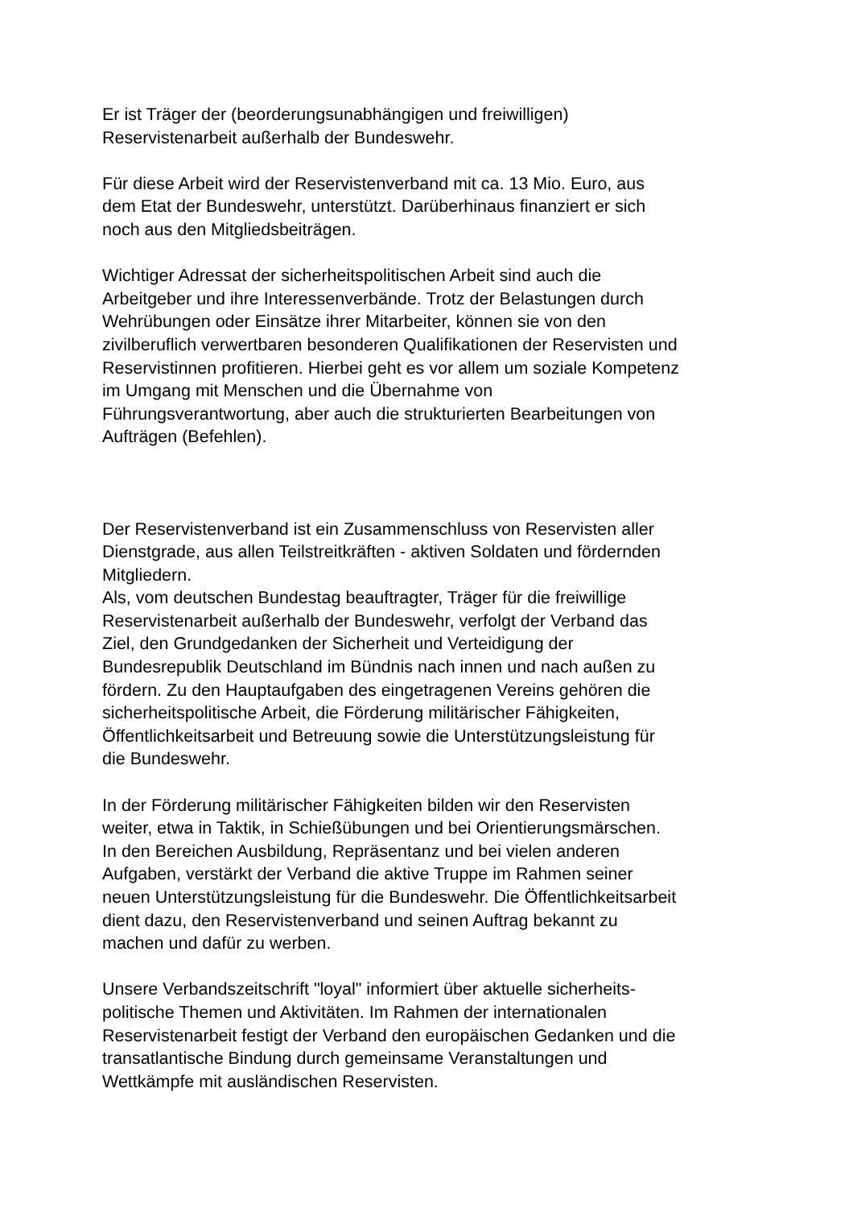Er ist Träger der (beorderungsunabhängigen und freiwilligen)
Reservistenarbeit außerhalb der Bundeswehr.
Für diese Arbeit wird der Reservistenverband mit ca. 13 Mio. Euro, aus
dem Etat der Bundeswehr, unterstützt. Darüberhinaus finanziert er sich
noch aus den Mitgliedsbeiträgen.
Wichtiger Adressat der sicherheitspolitischen Arbeit sind auch die
Arbeitgeber und ihre Interessenverbände. Trotz der Belastungen durch
Wehrübungen oder Einsätze ihrer Mitarbeiter, können sie von den
zivilberuflich verwertbaren besonderen Qualifikationen der Reservisten und
Reservistinnen profitieren. Hierbei geht es vor allem um soziale Kompetenz
im Umgang mit Menschen und die Übernahme von
Führungsverantwortung, aber auch die strukturierten Bearbeitungen von
Aufträgen (Befehlen).
Der Reservistenverband ist ein Zusammenschluss von Reservisten aller
Dienstgrade, aus allen Teilstreitkräften - aktiven Soldaten und fördernden
Mitgliedern.
Als, vom deutschen Bundestag beauftragter, Träger für die freiwillige
Reservistenarbeit außerhalb der Bundeswehr, verfolgt der Verband das
Ziel, den Grundgedanken der Sicherheit und Verteidigung der
Bundesrepublik Deutschland im Bündnis nach innen und nach außen zu
fördern. Zu den Hauptaufgaben des eingetragenen Vereins gehören die
sicherheitspolitische Arbeit, die Förderung militärischer Fähigkeiten,
Öffentlichkeitsarbeit und Betreuung sowie die Unterstützungsleistung für
die Bundeswehr.
In der Förderung militärischer Fähigkeiten bilden wir den Reservisten
weiter, etwa in Taktik, in Schießübungen und bei Orientierungsmärschen.
In den Bereichen Ausbildung, Repräsentanz und bei vielen anderen
Aufgaben, verstärkt der Verband die aktive Truppe im Rahmen seiner
neuen Unterstützungsleistung für die Bundeswehr. Die Öffentlichkeitsarbeit
dient dazu, den Reservistenverband und seinen Auftrag bekannt zu
machen und dafür zu werben.
Unsere Verbandszeitschrift "loyal" informiert über aktuelle sicherheits-
politische Themen und Aktivitäten. Im Rahmen der internationalen
Reservistenarbeit festigt der Verband den europäischen Gedanken und die
transatlantische Bindung durch gemeinsame Veranstaltungen und
Wettkämpfe mit ausländischen Reservisten.